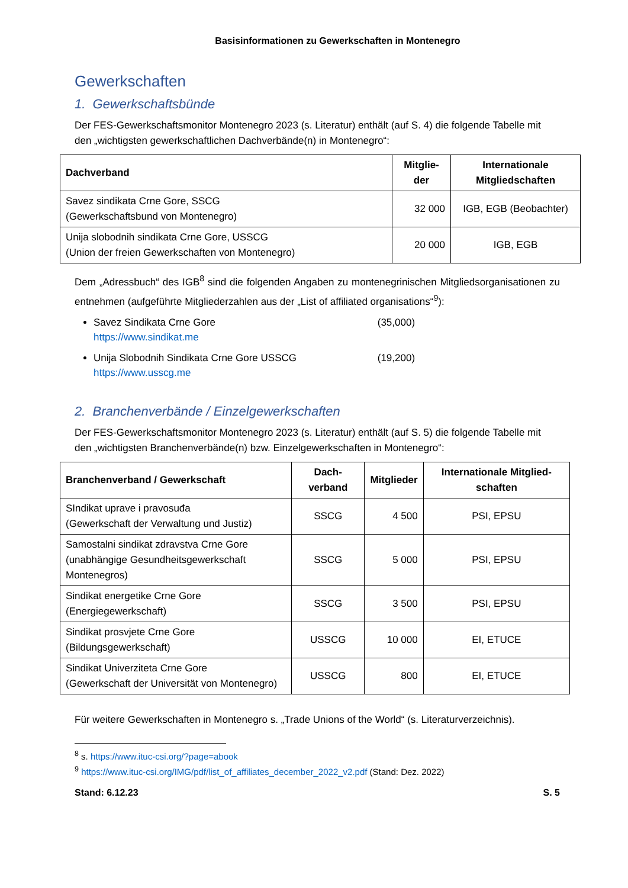Basisinformationen zu Gewerkschaften in Montenegro
Gewerkschaften
1. Gewerkschaftsbünde
Der FES-Gewerkschaftsmonitor Montenegro 2023 (s. Literatur) enthält (auf S. 4) die folgende Tabelle mit den „wichtigsten gewerkschaftlichen Dachverbände(n) in Montenegro“:
| Dachverband | Mitglie-der | Internationale Mitgliedschaften |
| --- | --- | --- |
| Savez sindikata Crne Gore, SSCG (Gewerkschaftsbund von Montenegro) | 32 000 | IGB, EGB (Beobachter) |
| Unija slobodnih sindikata Crne Gore, USSCG (Union der freien Gewerkschaften von Montenegro) | 20 000 | IGB, EGB |
Dem „Adressbuch“ des IGB<sup>8</sup> sind die folgenden Angaben zu montenegrinischen Mitgliedsorganisationen zu entnehmen (aufgeführte Mitgliederzahlen aus der „List of affiliated organisations“<sup>9</sup>):
Savez Sindikata Crne Gore (35,000)
https://www.sindikat.me
Unija Slobodnih Sindikata Crne Gore USSCG (19,200)
https://www.usscg.me
2. Branchenverbände / Einzelgewerkschaften
Der FES-Gewerkschaftsmonitor Montenegro 2023 (s. Literatur) enthält (auf S. 5) die folgende Tabelle mit den „wichtigsten Branchenverbände(n) bzw. Einzelgewerkschaften in Montenegro“:
| Branchenverband / Gewerkschaft | Dach-verband | Mitglieder | Internationale Mitglied-schaften |
| --- | --- | --- | --- |
| SIndikat uprave i pravosuđa (Gewerkschaft der Verwaltung und Justiz) | SSCG | 4 500 | PSI, EPSU |
| Samostalni sindikat zdravstva Crne Gore (unabhängige Gesundheitsgewerkschaft Montenegros) | SSCG | 5 000 | PSI, EPSU |
| Sindikat energetike Crne Gore (Energiegewerkschaft) | SSCG | 3 500 | PSI, EPSU |
| Sindikat prosvjete Crne Gore (Bildungsgewerkschaft) | USSCG | 10 000 | EI, ETUCE |
| Sindikat Univerziteta Crne Gore (Gewerkschaft der Universität von Montenegro) | USSCG | 800 | EI, ETUCE |
Für weitere Gewerkschaften in Montenegro s. „Trade Unions of the World“ (s. Literaturverzeichnis).
<sup>8</sup> s. https://www.ituc-csi.org/?page=abook
<sup>9</sup> https://www.ituc-csi.org/IMG/pdf/list_of_affiliates_december_2022_v2.pdf (Stand: Dez. 2022)
Stand: 6.12.23 S. 5